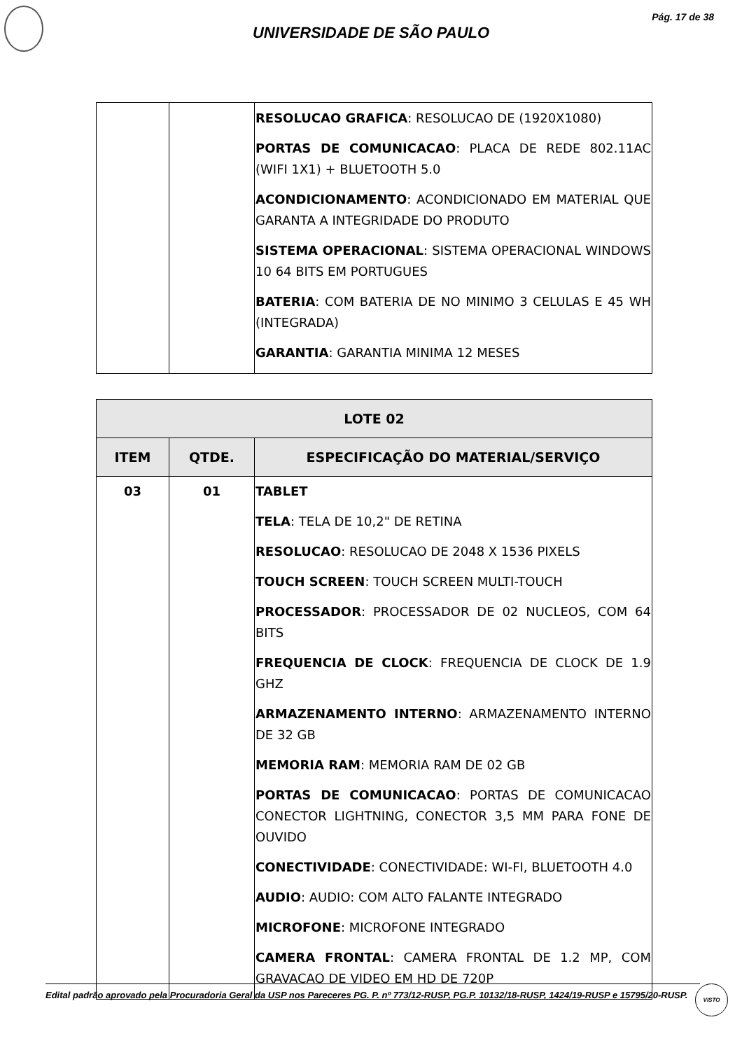Pág. 17 de 38
UNIVERSIDADE DE SÃO PAULO
| | | RESOLUCAO GRAFICA : RESOLUCAO DE (1920X1080) PORTAS DE COMUNICACAO : PLACA DE REDE 802.11AC (WIFI 1X1) + BLUETOOTH 5.0 ACONDICIONAMENTO : ACONDICIONADO EM MATERIAL QUE GARANTA A INTEGRIDADE DO PRODUTO SISTEMA OPERACIONAL : SISTEMA OPERACIONAL WINDOWS 10 64 BITS EM PORTUGUES BATERIA : COM BATERIA DE NO MINIMO 3 CELULAS E 45 WH (INTEGRADA) GARANTIA : GARANTIA MINIMA 12 MESES |
| LOTE 02 | | |
| --- | --- | --- |
| ITEM | QTDE. | ESPECIFICAÇÃO DO MATERIAL/SERVIÇO |
| 03 | 01 | TABLET TELA : TELA DE 10,2" DE RETINA RESOLUCAO : RESOLUCAO DE 2048 X 1536 PIXELS TOUCH SCREEN : TOUCH SCREEN MULTI-TOUCH PROCESSADOR : PROCESSADOR DE 02 NUCLEOS, COM 64 BITS FREQUENCIA DE CLOCK : FREQUENCIA DE CLOCK DE 1.9 GHZ ARMAZENAMENTO INTERNO : ARMAZENAMENTO INTERNO DE 32 GB MEMORIA RAM : MEMORIA RAM DE 02 GB PORTAS DE COMUNICACAO : PORTAS DE COMUNICACAO CONECTOR LIGHTNING, CONECTOR 3,5 MM PARA FONE DE OUVIDO CONECTIVIDADE : CONECTIVIDADE: WI-FI, BLUETOOTH 4.0 AUDIO : AUDIO: COM ALTO FALANTE INTEGRADO MICROFONE : MICROFONE INTEGRADO CAMERA FRONTAL : CAMERA FRONTAL DE 1.2 MP, COM GRAVACAO DE VIDEO EM HD DE 720P |
Edital padrão aprovado pela Procuradoria Geral da USP nos Pareceres PG. P. nº 773/12-RUSP, PG.P. 10132/18-RUSP, 1424/19-RUSP e 15795/20-RUSP.
VISTO